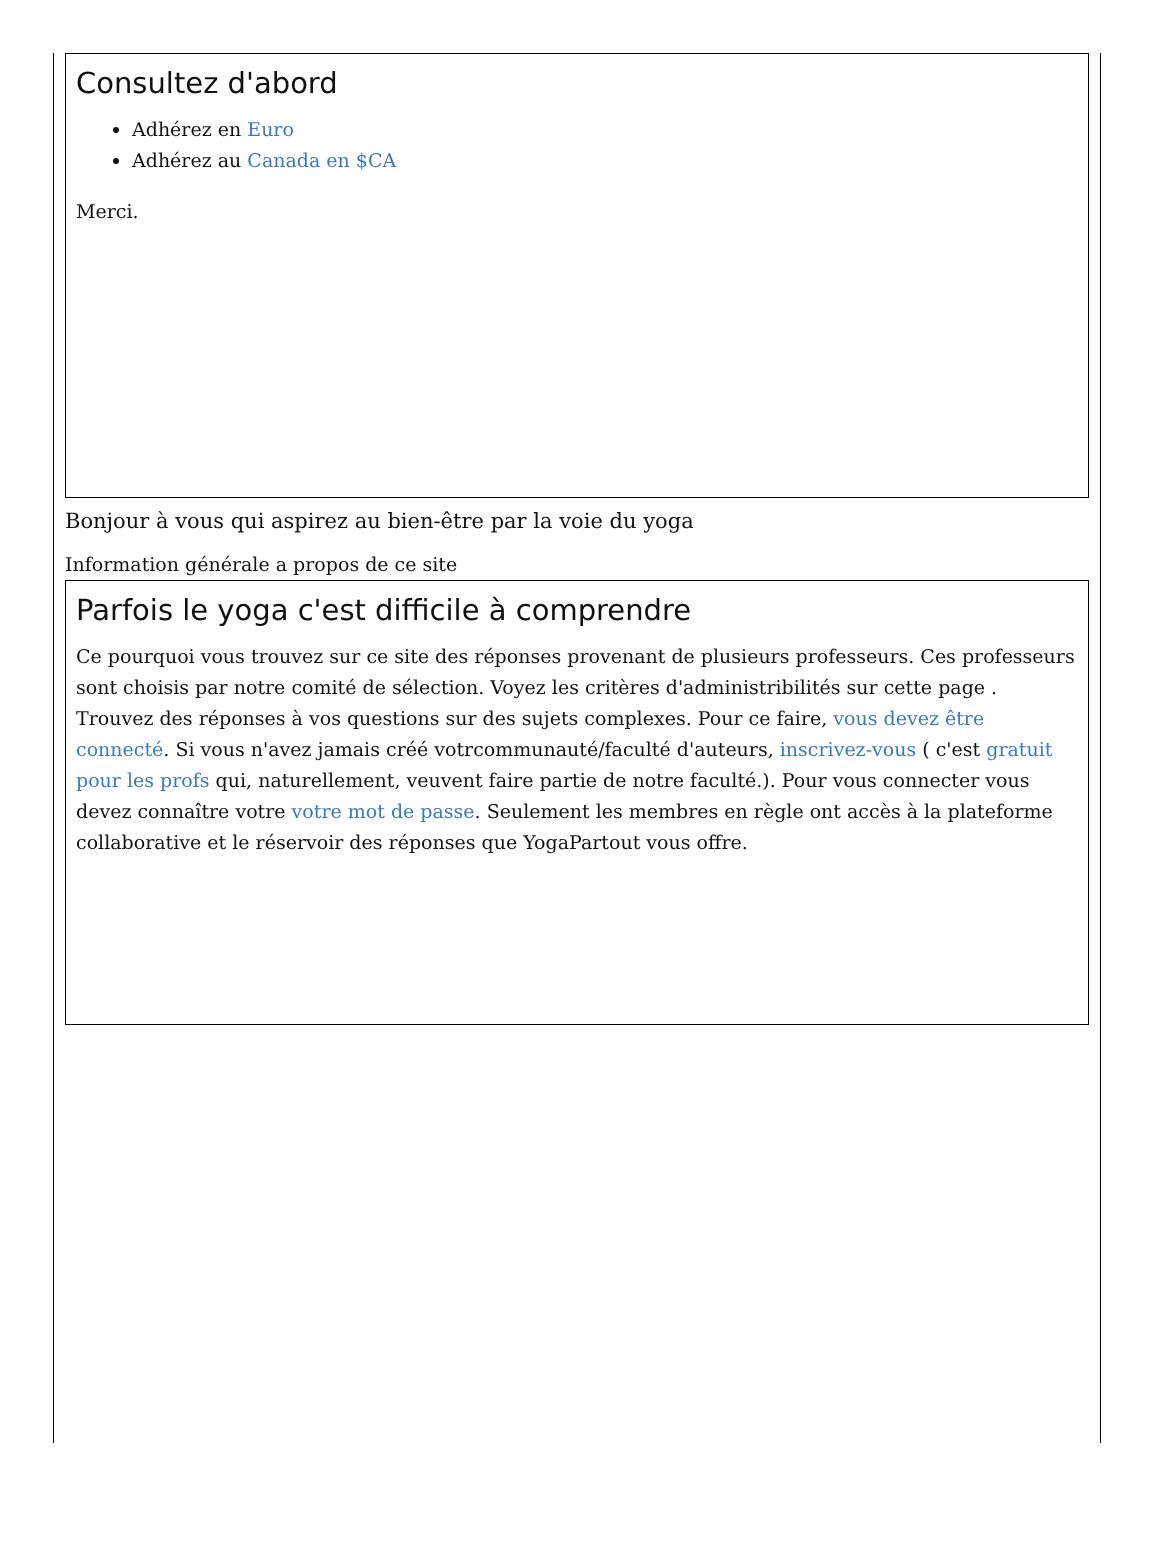Consultez d'abord
Adhérez en Euro
Adhérez au Canada en $CA
Merci.
Bonjour à vous qui aspirez au bien-être par la voie du yoga
Information générale a propos de ce site
Parfois le yoga c'est difficile à comprendre
Ce pourquoi vous trouvez sur ce site des réponses provenant de plusieurs professeurs. Ces professeurs sont choisis par notre comité de sélection. Voyez les critères d'administribilités sur cette page . Trouvez des réponses à vos questions sur des sujets complexes. Pour ce faire, vous devez être connecté. Si vous n'avez jamais créé votrcommunauté/faculté d'auteurs, inscrivez-vous ( c'est gratuit pour les profs qui, naturellement, veuvent faire partie de notre faculté.). Pour vous connecter vous devez connaître votre votre mot de passe. Seulement les membres en règle ont accès à la plateforme collaborative et le réservoir des réponses que YogaPartout vous offre.